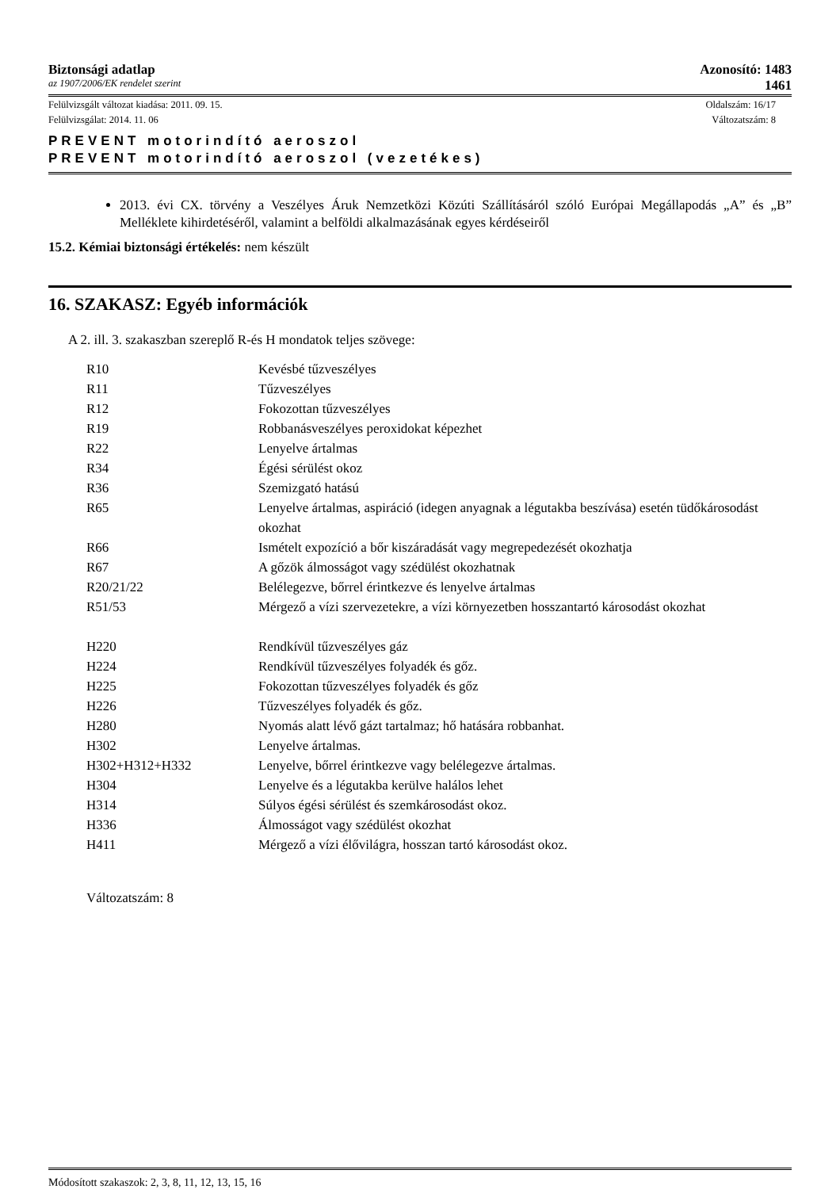Biztonsági adatlap Azonosító: 1483
az 1907/2006/EK rendelet szerint 1461
Felülvizsgált változat kiadása: 2011. 09. 15. Oldalszám: 16/17
Felülvizsgálat: 2014. 11. 06 Változatszám: 8
PREVENT motorindító aeroszol
PREVENT motorindító aeroszol (vezetékes)
2013. évi CX. törvény a Veszélyes Áruk Nemzetközi Közúti Szállításáról szóló Európai Megállapodás „A” és „B” Melléklete kihirdetéséről, valamint a belföldi alkalmazásának egyes kérdéseiről
15.2. Kémiai biztonsági értékelés: nem készült
16. SZAKASZ: Egyéb információk
A 2. ill. 3. szakaszban szereplő R-és H mondatok teljes szövege:
| R10 | Kevésbé tűzveszélyes |
| R11 | Tűzveszélyes |
| R12 | Fokozottan tűzveszélyes |
| R19 | Robbanásveszélyes peroxidokat képezhet |
| R22 | Lenyelve ártalmas |
| R34 | Égési sérülést okoz |
| R36 | Szemizgató hatású |
| R65 | Lenyelve ártalmas, aspiráció (idegen anyagnak a légutakba beszívása) esetén tüdőkárosodást okozhat |
| R66 | Ismételt expozíció a bőr kiszáradását vagy megrepedezését okozhatja |
| R67 | A gőzök álmosságot vagy szédülést okozhatnak |
| R20/21/22 | Belélegezve, bőrrel érintkezve és lenyelve ártalmas |
| R51/53 | Mérgező a vízi szervezetekre, a vízi környezetben hosszantartó károsodást okozhat |
| H220 | Rendkívül tűzveszélyes gáz |
| H224 | Rendkívül tűzveszélyes folyadék és gőz. |
| H225 | Fokozottan tűzveszélyes folyadék és gőz |
| H226 | Tűzveszélyes folyadék és gőz. |
| H280 | Nyomás alatt lévő gázt tartalmaz; hő hatására robbanhat. |
| H302 | Lenyelve ártalmas. |
| H302+H312+H332 | Lenyelve, bőrrel érintkezve vagy belélegezve ártalmas. |
| H304 | Lenyelve és a légutakba kerülve halálos lehet |
| H314 | Súlyos égési sérülést és szemkárosodást okoz. |
| H336 | Álmosságot vagy szédülést okozhat |
| H411 | Mérgező a vízi élővilágra, hosszan tartó károsodást okoz. |
Változatszám: 8
Módosított szakaszok: 2, 3, 8, 11, 12, 13, 15, 16